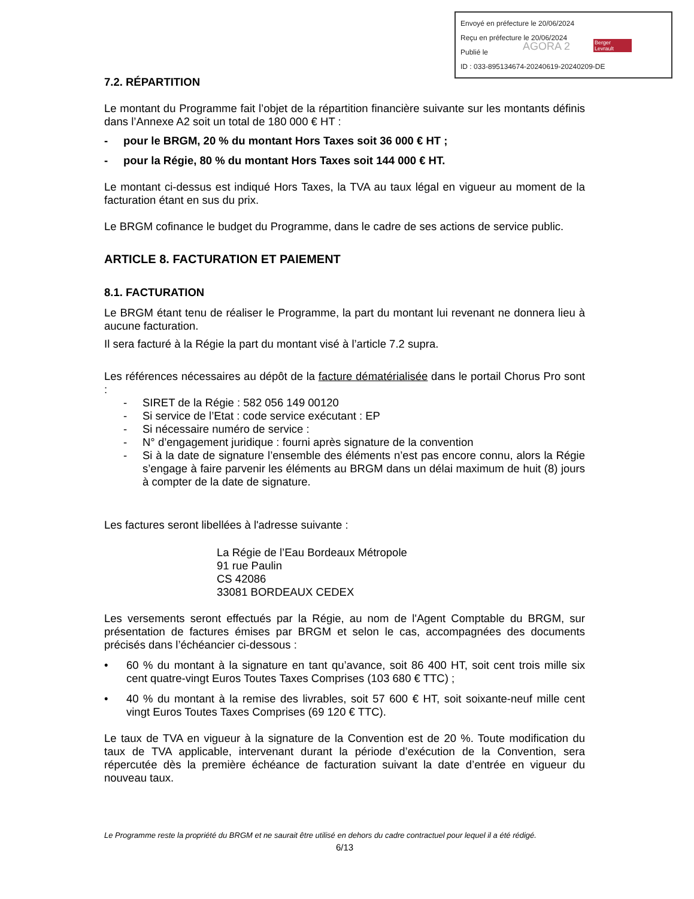Envoyé en préfecture le 20/06/2024
Reçu en préfecture le 20/06/2024
Publié le
ID : 033-895134674-20240619-20240209-DE
AGORA 2 Berger Levrault
7.2. RÉPARTITION
Le montant du Programme fait l’objet de la répartition financière suivante sur les montants définis dans l’Annexe A2 soit un total de 180 000 € HT :
- pour le BRGM, 20 % du montant Hors Taxes soit 36 000 € HT ;
- pour la Régie, 80 % du montant Hors Taxes soit 144 000 € HT.
Le montant ci-dessus est indiqué Hors Taxes, la TVA au taux légal en vigueur au moment de la facturation étant en sus du prix.
Le BRGM cofinance le budget du Programme, dans le cadre de ses actions de service public.
ARTICLE 8. FACTURATION ET PAIEMENT
8.1. FACTURATION
Le BRGM étant tenu de réaliser le Programme, la part du montant lui revenant ne donnera lieu à aucune facturation.
Il sera facturé à la Régie la part du montant visé à l’article 7.2 supra.
Les références nécessaires au dépôt de la facture dématérialisée dans le portail Chorus Pro sont :
- SIRET de la Régie : 582 056 149 00120
- Si service de l’Etat : code service exécutant : EP
- Si nécessaire numéro de service :
- N° d’engagement juridique : fourni après signature de la convention
- Si à la date de signature l’ensemble des éléments n’est pas encore connu, alors la Régie s’engage à faire parvenir les éléments au BRGM dans un délai maximum de huit (8) jours à compter de la date de signature.
Les factures seront libellées à l'adresse suivante :
La Régie de l’Eau Bordeaux Métropole
91 rue Paulin
CS 42086
33081 BORDEAUX CEDEX
Les versements seront effectués par la Régie, au nom de l'Agent Comptable du BRGM, sur présentation de factures émises par BRGM et selon le cas, accompagnées des documents précisés dans l’échéancier ci-dessous :
• 60 % du montant à la signature en tant qu’avance, soit 86 400 HT, soit cent trois mille six cent quatre-vingt Euros Toutes Taxes Comprises (103 680 € TTC) ;
• 40 % du montant à la remise des livrables, soit 57 600 € HT, soit soixante-neuf mille cent vingt Euros Toutes Taxes Comprises (69 120 € TTC).
Le taux de TVA en vigueur à la signature de la Convention est de 20 %. Toute modification du taux de TVA applicable, intervenant durant la période d’exécution de la Convention, sera répercutée dès la première échéance de facturation suivant la date d’entrée en vigueur du nouveau taux.
Le Programme reste la propriété du BRGM et ne saurait être utilisé en dehors du cadre contractuel pour lequel il a été rédigé.
6/13